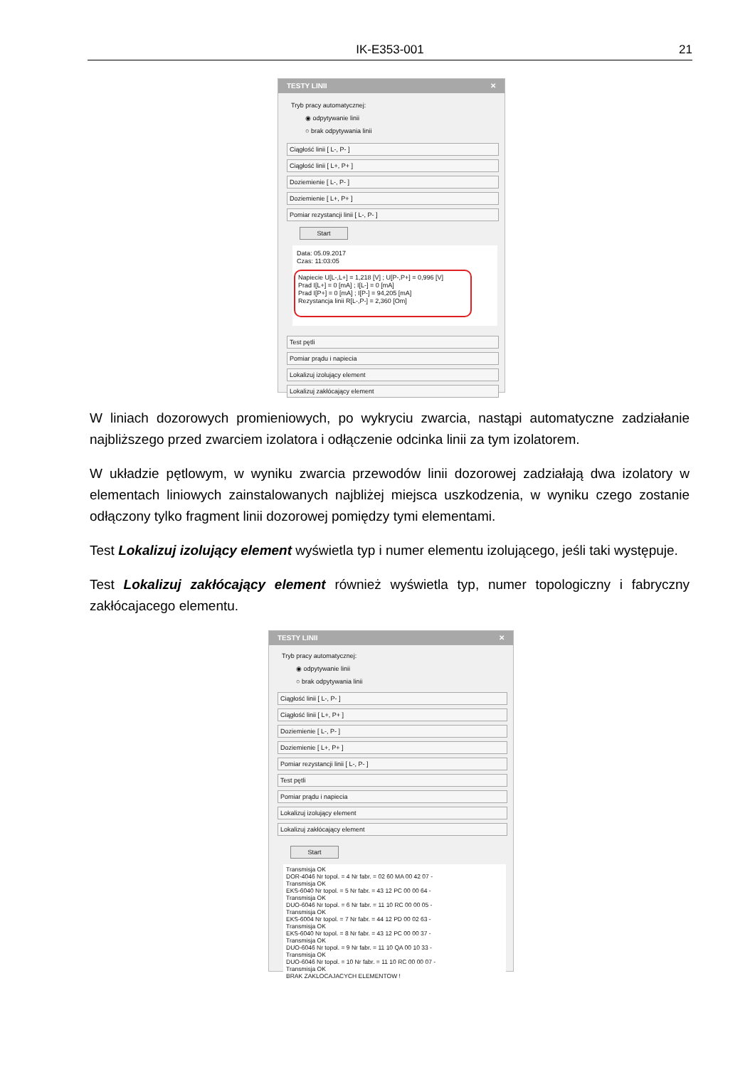IK-E353-001 21
TESTY LINII ✕
Tryb pracy automatycznej:
◉ odpytywanie linii
○ brak odpytywania linii
Ciągłość linii [ L-, P- ]
Ciągłość linii [ L+, P+ ]
Doziemienie [ L-, P- ]
Doziemienie [ L+, P+ ]
Pomiar rezystancji linii [ L-, P- ]
Start
Data: 05.09.2017
Czas: 11:03:05
Napiecie U[L-,L+] = 1,218 [V] ; U[P-,P+] = 0,996 [V]
Prad I[L+] = 0 [mA] ; I[L-] = 0 [mA]
Prad I[P+] = 0 [mA] ; I[P-] = 94,205 [mA]
Rezystancja linii R[L-,P-] = 2,360 [Om]
Test pętli
Pomiar prądu i napiecia
Lokalizuj izolujący element
Lokalizuj zakłócający element
W liniach dozorowych promieniowych, po wykryciu zwarcia, nastąpi automatyczne zadziałanie najbliższego przed zwarciem izolatora i odłączenie odcinka linii za tym izolatorem.
W układzie pętlowym, w wyniku zwarcia przewodów linii dozorowej zadziałają dwa izolatory w elementach liniowych zainstalowanych najbliżej miejsca uszkodzenia, w wyniku czego zostanie odłączony tylko fragment linii dozorowej pomiędzy tymi elementami.
Test Lokalizuj izolujący element wyświetla typ i numer elementu izolującego, jeśli taki występuje.
Test Lokalizuj zakłócający element również wyświetla typ, numer topologiczny i fabryczny zakłócajacego elementu.
TESTY LINII ✕
Tryb pracy automatycznej:
◉ odpytywanie linii
○ brak odpytywania linii
Ciągłość linii [ L-, P- ]
Ciągłość linii [ L+, P+ ]
Doziemienie [ L-, P- ]
Doziemienie [ L+, P+ ]
Pomiar rezystancji linii [ L-, P- ]
Test pętli
Pomiar prądu i napiecia
Lokalizuj izolujący element
Lokalizuj zakłócający element
Start
Transmisja OK
DOR-4046 Nr topol. = 4 Nr fabr. = 02 60 MA 00 42 07 -
Transmisja OK
EKS-6040 Nr topol. = 5 Nr fabr. = 43 12 PC 00 00 64 -
Transmisja OK
DUO-6046 Nr topol. = 6 Nr fabr. = 11 10 RC 00 00 05 -
Transmisja OK
EKS-6004 Nr topol. = 7 Nr fabr. = 44 12 PD 00 02 63 -
Transmisja OK
EKS-6040 Nr topol. = 8 Nr fabr. = 43 12 PC 00 00 37 -
Transmisja OK
DUO-6046 Nr topol. = 9 Nr fabr. = 11 10 QA 00 10 33 -
Transmisja OK
DUO-6046 Nr topol. = 10 Nr fabr. = 11 10 RC 00 00 07 -
Transmisja OK
BRAK ZAKLOCAJACYCH ELEMENTOW !